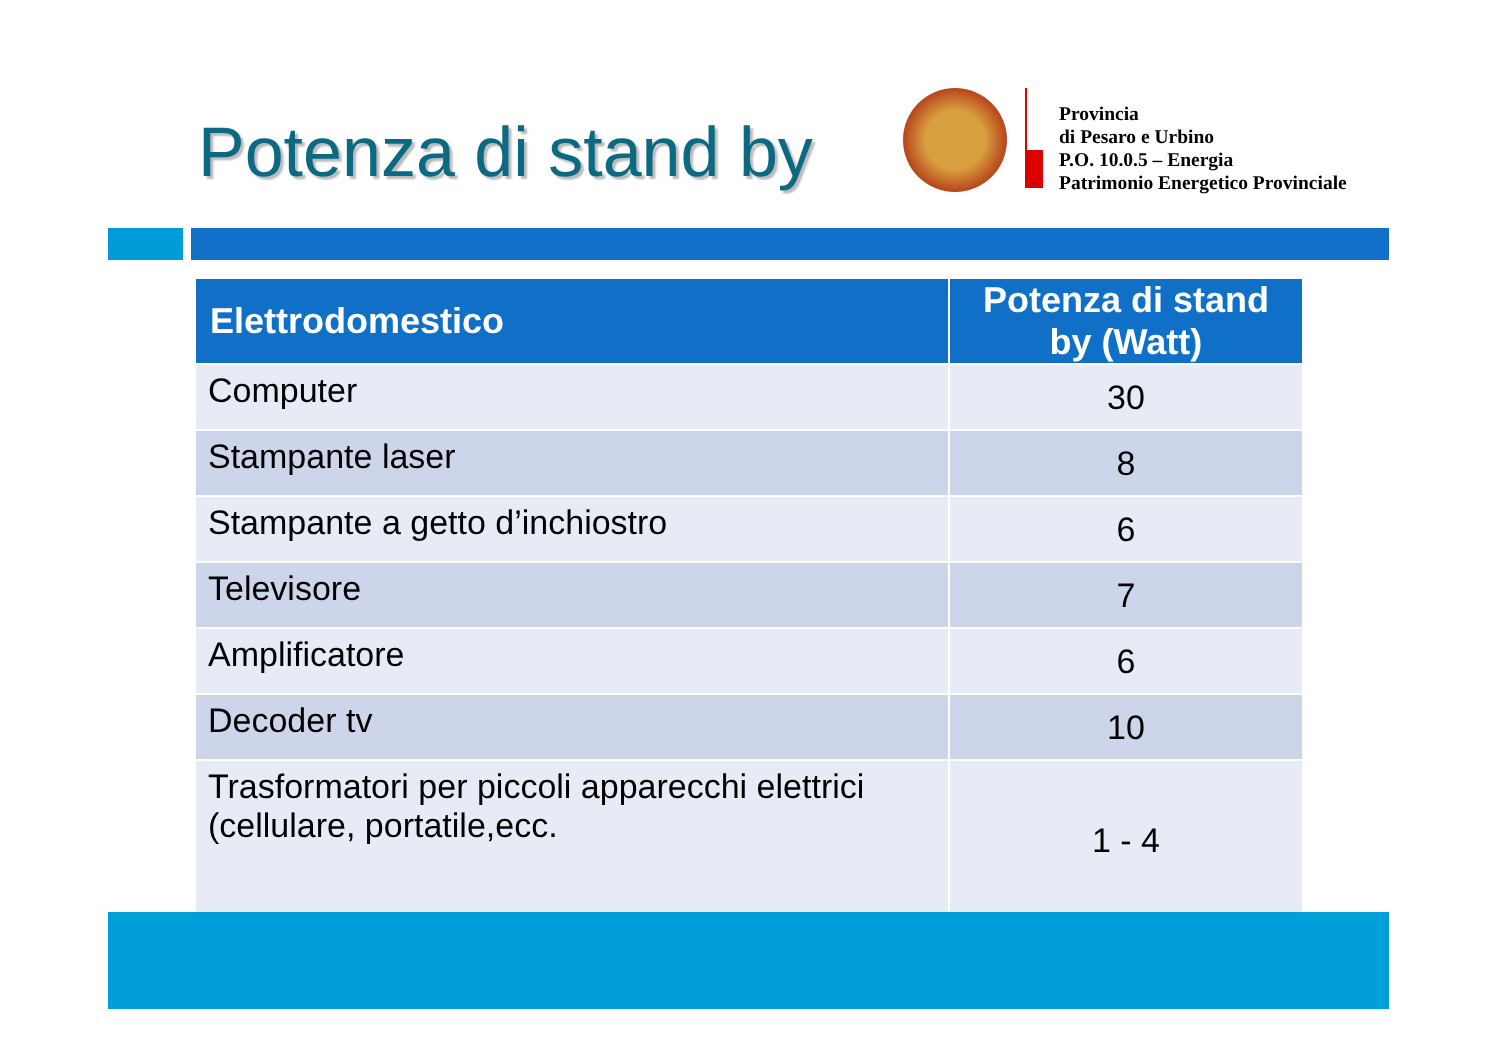Potenza di stand by
Provincia
di Pesaro e Urbino
P.O. 10.0.5 – Energia
Patrimonio Energetico Provinciale
| Elettrodomestico | Potenza di stand by (Watt) |
| --- | --- |
| Computer | 30 |
| Stampante laser | 8 |
| Stampante a getto d’inchiostro | 6 |
| Televisore | 7 |
| Amplificatore | 6 |
| Decoder tv | 10 |
| Trasformatori per piccoli apparecchi elettrici (cellulare, portatile,ecc. | 1 - 4 |